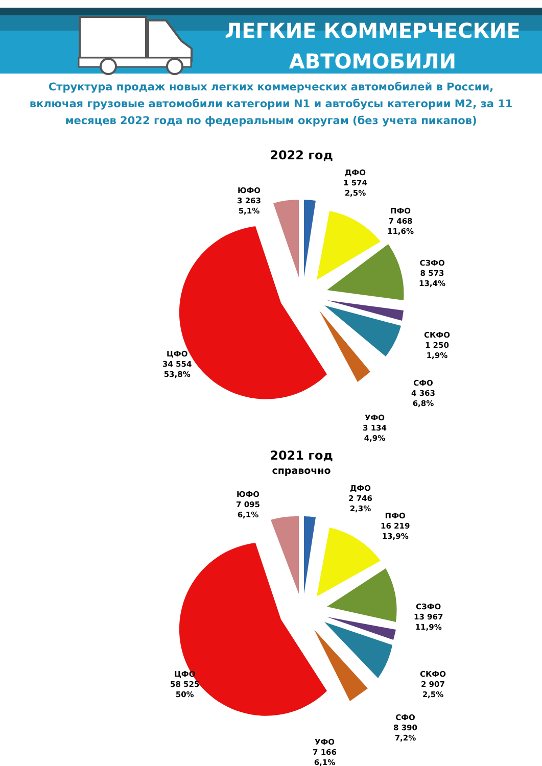ЛЕГКИЕ КОММЕРЧЕСКИЕ
АВТОМОБИЛИ
Структура продаж новых легких коммерческих автомобилей в России, включая грузовые автомобили категории N1 и автобусы категории M2, за 11 месяцев 2022 года по федеральным округам (без учета пикапов)
2022 год
ЮФО
3 263
5,1%
ДФО
1 574
2,5%
ПФО
7 468
11,6%
СЗФО
8 573
13,4%
СКФО
1 250
1,9%
СФО
4 363
6,8%
УФО
3 134
4,9%
ЦФО
34 554
53,8%
2021 год
справочно
ЮФО
7 095
6,1%
ДФО
2 746
2,3%
ПФО
16 219
13,9%
СЗФО
13 967
11,9%
СКФО
2 907
2,5%
СФО
8 390
7,2%
УФО
7 166
6,1%
ЦФО
58 525
50%